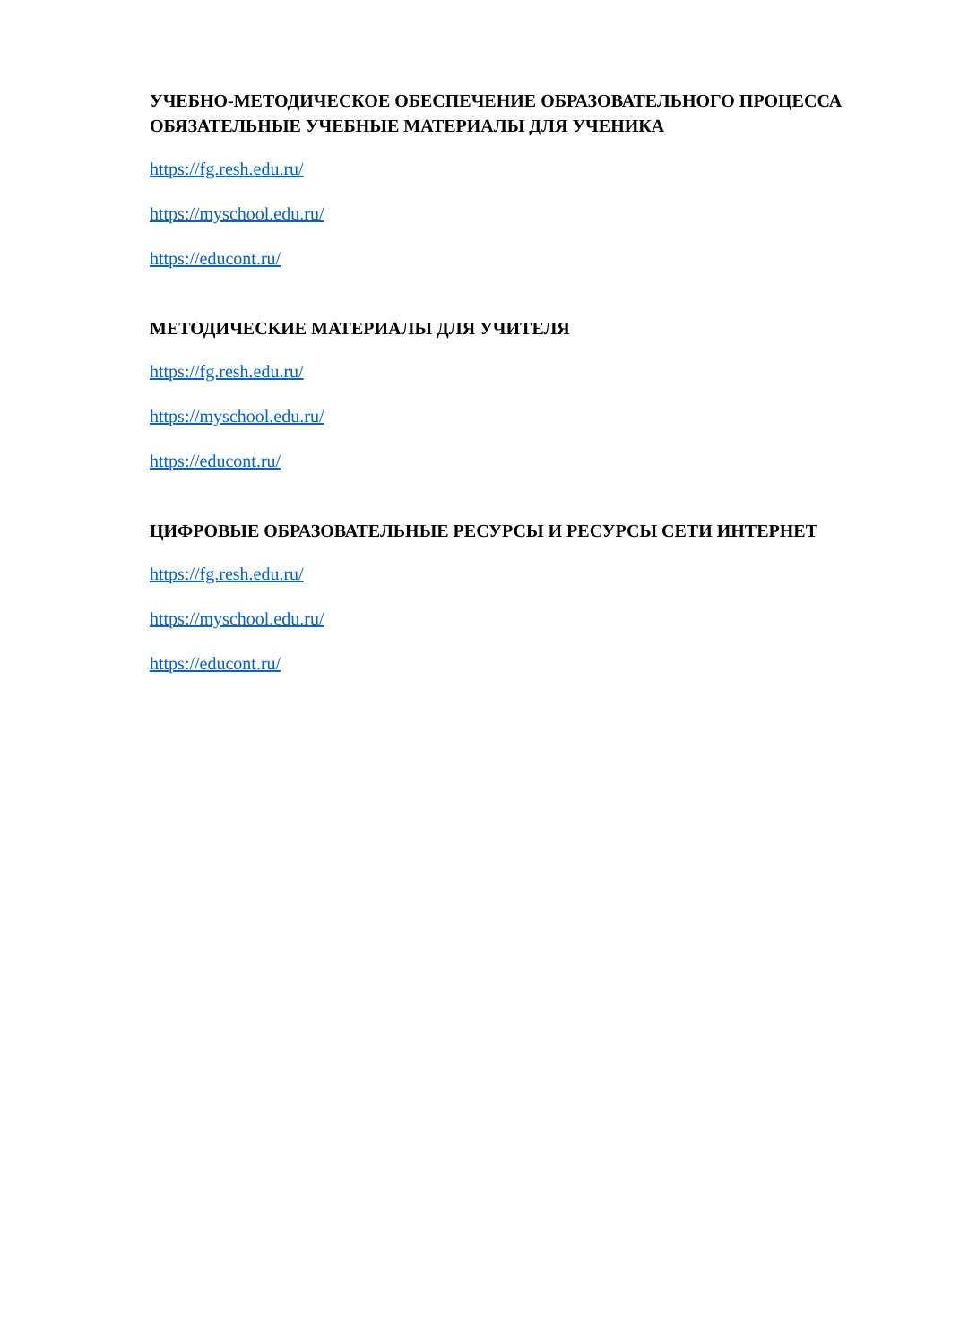УЧЕБНО-МЕТОДИЧЕСКОЕ ОБЕСПЕЧЕНИЕ ОБРАЗОВАТЕЛЬНОГО ПРОЦЕССА
ОБЯЗАТЕЛЬНЫЕ УЧЕБНЫЕ МАТЕРИАЛЫ ДЛЯ УЧЕНИКА
https://fg.resh.edu.ru/
https://myschool.edu.ru/
https://educont.ru/
МЕТОДИЧЕСКИЕ МАТЕРИАЛЫ ДЛЯ УЧИТЕЛЯ
https://fg.resh.edu.ru/
https://myschool.edu.ru/
https://educont.ru/
ЦИФРОВЫЕ ОБРАЗОВАТЕЛЬНЫЕ РЕСУРСЫ И РЕСУРСЫ СЕТИ ИНТЕРНЕТ
https://fg.resh.edu.ru/
https://myschool.edu.ru/
https://educont.ru/